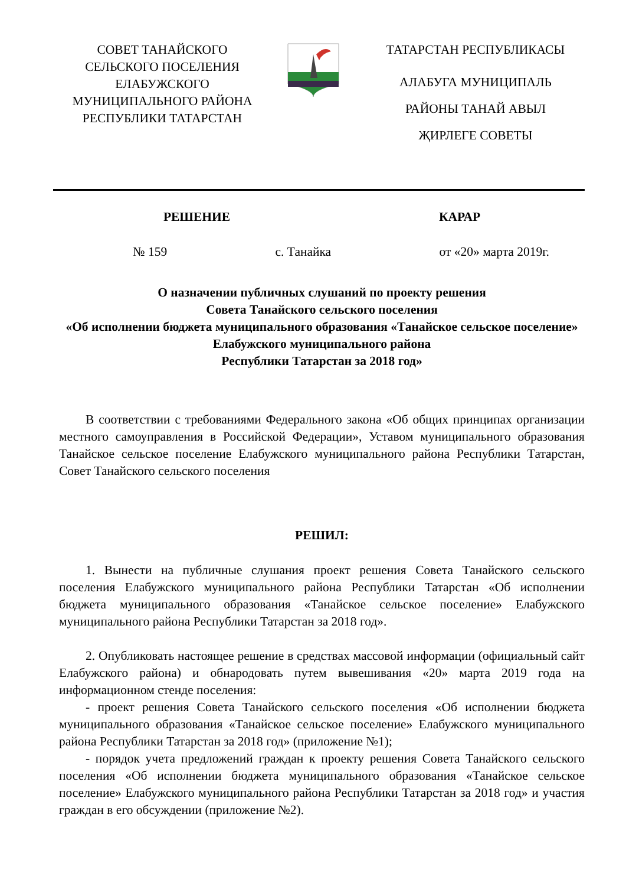СОВЕТ ТАНАЙСКОГО СЕЛЬСКОГО ПОСЕЛЕНИЯ ЕЛАБУЖСКОГО МУНИЦИПАЛЬНОГО РАЙОНА РЕСПУБЛИКИ ТАТАРСТАН
ТАТАРСТАН РЕСПУБЛИКАСЫ
АЛАБУГА МУНИЦИПАЛЬ
РАЙОНЫ ТАНАЙ АВЫЛ
ҖИРЛЕГЕ СОВЕТЫ
РЕШЕНИЕ КАРАР
№ 159 с. Танайка от «20» марта 2019г.
О назначении публичных слушаний по проекту решения
Совета Танайского сельского поселения
«Об исполнении бюджета муниципального образования «Танайское сельское поселение» Елабужского муниципального района
Республики Татарстан за 2018 год»
В соответствии с требованиями Федерального закона «Об общих принципах организации местного самоуправления в Российской Федерации», Уставом муниципального образования Танайское сельское поселение Елабужского муниципального района Республики Татарстан, Совет Танайского сельского поселения
РЕШИЛ:
1. Вынести на публичные слушания проект решения Совета Танайского сельского поселения Елабужского муниципального района Республики Татарстан «Об исполнении бюджета муниципального образования «Танайское сельское поселение» Елабужского муниципального района Республики Татарстан за 2018 год».
2. Опубликовать настоящее решение в средствах массовой информации (официальный сайт Елабужского района) и обнародовать путем вывешивания «20» марта 2019 года на информационном стенде поселения:
- проект решения Совета Танайского сельского поселения «Об исполнении бюджета муниципального образования «Танайское сельское поселение» Елабужского муниципального района Республики Татарстан за 2018 год» (приложение №1);
- порядок учета предложений граждан к проекту решения Совета Танайского сельского поселения «Об исполнении бюджета муниципального образования «Танайское сельское поселение» Елабужского муниципального района Республики Татарстан за 2018 год» и участия граждан в его обсуждении (приложение №2).